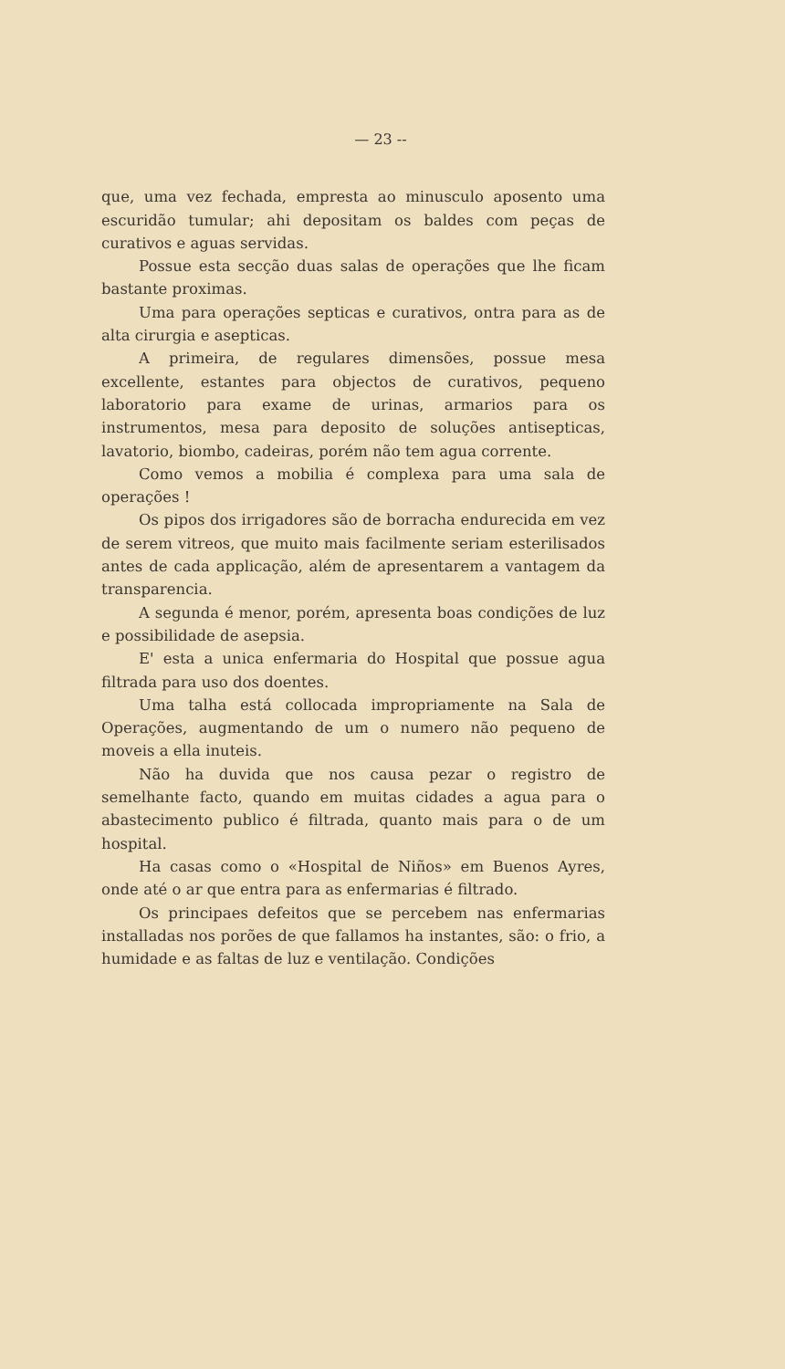— 23 --
que, uma vez fechada, empresta ao minusculo aposento uma escuridão tumular; ahi depositam os baldes com peças de curativos e aguas servidas.
Possue esta secção duas salas de operações que lhe ficam bastante proximas.
Uma para operações septicas e curativos, ontra para as de alta cirurgia e asepticas.
A primeira, de regulares dimensões, possue mesa excellente, estantes para objectos de curativos, pequeno laboratorio para exame de urinas, armarios para os instrumentos, mesa para deposito de soluções antisepticas, lavatorio, biombo, cadeiras, porém não tem agua corrente.
Como vemos a mobilia é complexa para uma sala de operações !
Os pipos dos irrigadores são de borracha endurecida em vez de serem vitreos, que muito mais facilmente seriam esterilisados antes de cada applicação, além de apresentarem a vantagem da transparencia.
A segunda é menor, porém, apresenta boas condições de luz e possibilidade de asepsia.
E' esta a unica enfermaria do Hospital que possue agua filtrada para uso dos doentes.
Uma talha está collocada impropriamente na Sala de Operações, augmentando de um o numero não pequeno de moveis a ella inuteis.
Não ha duvida que nos causa pezar o registro de semelhante facto, quando em muitas cidades a agua para o abastecimento publico é filtrada, quanto mais para o de um hospital.
Ha casas como o «Hospital de Niños» em Buenos Ayres, onde até o ar que entra para as enfermarias é filtrado.
Os principaes defeitos que se percebem nas enfermarias installadas nos porões de que fallamos ha instantes, são: o frio, a humidade e as faltas de luz e ventilação. Condições